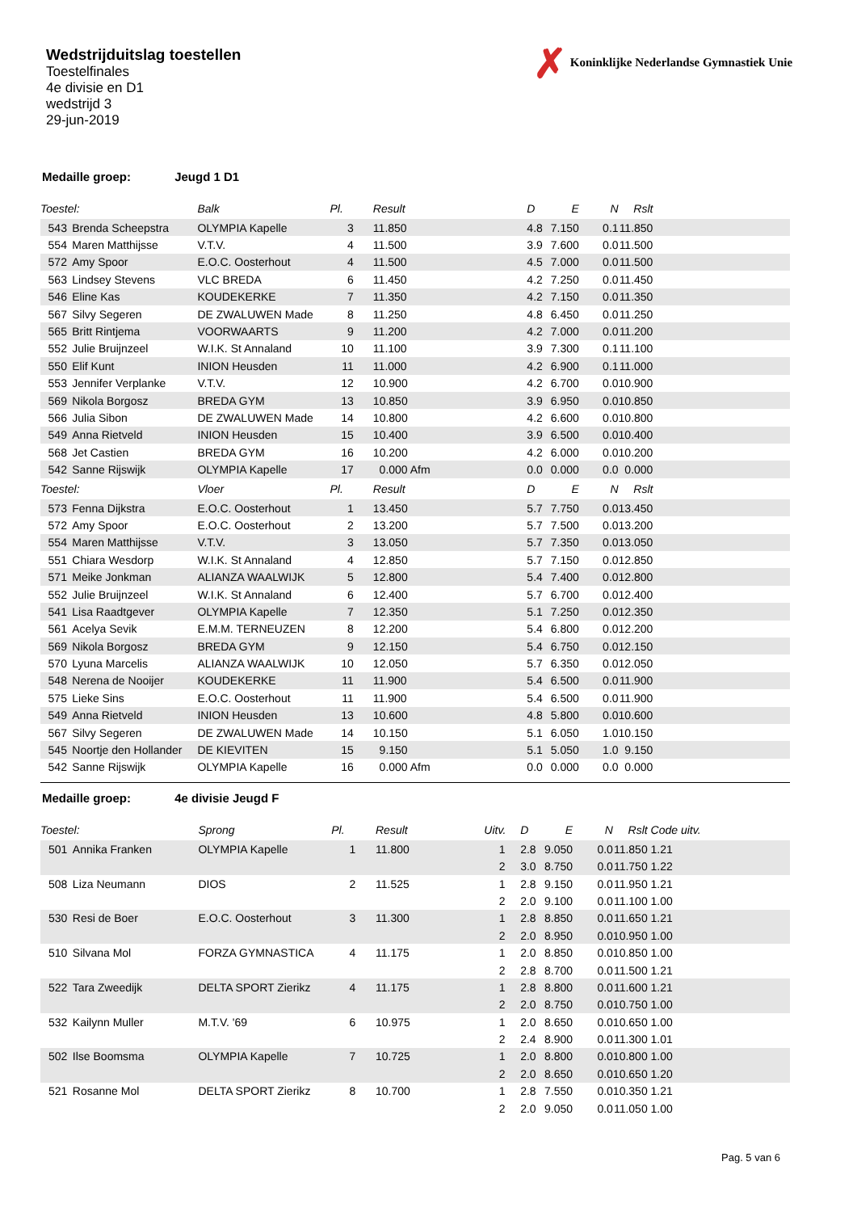Wedstrijduitslag toestellen
Toestelfinales
4e divisie en D1
wedstrijd 3
29-jun-2019
✗ Koninklijke Nederlandse Gymnastiek Unie
Medaille groep: Jeugd 1 D1
| Toestel: | | | Balk | Pl. | | Result | | | D | E | N | Rslt | |
| --- | --- | --- | --- | --- | --- | --- | --- | --- | --- | --- | --- | --- | --- |
| | 543 | Brenda Scheepstra | OLYMPIA Kapelle | 3 | | 11.850 | | | 4.8 | 7.150 | 0.1 | 11.850 | |
| | 554 | Maren Matthijsse | V.T.V. | 4 | | 11.500 | | | 3.9 | 7.600 | 0.0 | 11.500 | |
| | 572 | Amy Spoor | E.O.C. Oosterhout | 4 | | 11.500 | | | 4.5 | 7.000 | 0.0 | 11.500 | |
| | 563 | Lindsey Stevens | VLC BREDA | 6 | | 11.450 | | | 4.2 | 7.250 | 0.0 | 11.450 | |
| | 546 | Eline Kas | KOUDEKERKE | 7 | | 11.350 | | | 4.2 | 7.150 | 0.0 | 11.350 | |
| | 567 | Silvy Segeren | DE ZWALUWEN Made | 8 | | 11.250 | | | 4.8 | 6.450 | 0.0 | 11.250 | |
| | 565 | Britt Rintjema | VOORWAARTS | 9 | | 11.200 | | | 4.2 | 7.000 | 0.0 | 11.200 | |
| | 552 | Julie Bruijnzeel | W.I.K. St Annaland | 10 | | 11.100 | | | 3.9 | 7.300 | 0.1 | 11.100 | |
| | 550 | Elif Kunt | INION Heusden | 11 | | 11.000 | | | 4.2 | 6.900 | 0.1 | 11.000 | |
| | 553 | Jennifer Verplanke | V.T.V. | 12 | | 10.900 | | | 4.2 | 6.700 | 0.0 | 10.900 | |
| | 569 | Nikola Borgosz | BREDA GYM | 13 | | 10.850 | | | 3.9 | 6.950 | 0.0 | 10.850 | |
| | 566 | Julia Sibon | DE ZWALUWEN Made | 14 | | 10.800 | | | 4.2 | 6.600 | 0.0 | 10.800 | |
| | 549 | Anna Rietveld | INION Heusden | 15 | | 10.400 | | | 3.9 | 6.500 | 0.0 | 10.400 | |
| | 568 | Jet Castien | BREDA GYM | 16 | | 10.200 | | | 4.2 | 6.000 | 0.0 | 10.200 | |
| | 542 | Sanne Rijswijk | OLYMPIA Kapelle | 17 | | 0.000 Afm | | | 0.0 | 0.000 | 0.0 | 0.000 | |
| Toestel: | | | Vloer | Pl. | | Result | | | D | E | N | Rslt | |
| | 573 | Fenna Dijkstra | E.O.C. Oosterhout | 1 | | 13.450 | | | 5.7 | 7.750 | 0.0 | 13.450 | |
| | 572 | Amy Spoor | E.O.C. Oosterhout | 2 | | 13.200 | | | 5.7 | 7.500 | 0.0 | 13.200 | |
| | 554 | Maren Matthijsse | V.T.V. | 3 | | 13.050 | | | 5.7 | 7.350 | 0.0 | 13.050 | |
| | 551 | Chiara Wesdorp | W.I.K. St Annaland | 4 | | 12.850 | | | 5.7 | 7.150 | 0.0 | 12.850 | |
| | 571 | Meike Jonkman | ALIANZA WAALWIJK | 5 | | 12.800 | | | 5.4 | 7.400 | 0.0 | 12.800 | |
| | 552 | Julie Bruijnzeel | W.I.K. St Annaland | 6 | | 12.400 | | | 5.7 | 6.700 | 0.0 | 12.400 | |
| | 541 | Lisa Raadtgever | OLYMPIA Kapelle | 7 | | 12.350 | | | 5.1 | 7.250 | 0.0 | 12.350 | |
| | 561 | Acelya Sevik | E.M.M. TERNEUZEN | 8 | | 12.200 | | | 5.4 | 6.800 | 0.0 | 12.200 | |
| | 569 | Nikola Borgosz | BREDA GYM | 9 | | 12.150 | | | 5.4 | 6.750 | 0.0 | 12.150 | |
| | 570 | Lyuna Marcelis | ALIANZA WAALWIJK | 10 | | 12.050 | | | 5.7 | 6.350 | 0.0 | 12.050 | |
| | 548 | Nerena de Nooijer | KOUDEKERKE | 11 | | 11.900 | | | 5.4 | 6.500 | 0.0 | 11.900 | |
| | 575 | Lieke Sins | E.O.C. Oosterhout | 11 | | 11.900 | | | 5.4 | 6.500 | 0.0 | 11.900 | |
| | 549 | Anna Rietveld | INION Heusden | 13 | | 10.600 | | | 4.8 | 5.800 | 0.0 | 10.600 | |
| | 567 | Silvy Segeren | DE ZWALUWEN Made | 14 | | 10.150 | | | 5.1 | 6.050 | 1.0 | 10.150 | |
| | 545 | Noortje den Hollander | DE KIEVITEN | 15 | | 9.150 | | | 5.1 | 5.050 | 1.0 | 9.150 | |
| | 542 | Sanne Rijswijk | OLYMPIA Kapelle | 16 | | 0.000 Afm | | | 0.0 | 0.000 | 0.0 | 0.000 | |
Medaille groep: 4e divisie Jeugd F
| Toestel: | | | Sprong | Pl. | | Result | | Uitv. | D | E | N | Rslt | Code uitv. |
| --- | --- | --- | --- | --- | --- | --- | --- | --- | --- | --- | --- | --- | --- |
| | 501 | Annika Franken | OLYMPIA Kapelle | 1 | | 11.800 | | 1 | 2.8 | 9.050 | 0.0 | 11.850 | 1.21 |
| | | | | | | | | 2 | 3.0 | 8.750 | 0.0 | 11.750 | 1.22 |
| | 508 | Liza Neumann | DIOS | 2 | | 11.525 | | 1 | 2.8 | 9.150 | 0.0 | 11.950 | 1.21 |
| | | | | | | | | 2 | 2.0 | 9.100 | 0.0 | 11.100 | 1.00 |
| | 530 | Resi de Boer | E.O.C. Oosterhout | 3 | | 11.300 | | 1 | 2.8 | 8.850 | 0.0 | 11.650 | 1.21 |
| | | | | | | | | 2 | 2.0 | 8.950 | 0.0 | 10.950 | 1.00 |
| | 510 | Silvana Mol | FORZA GYMNASTICA | 4 | | 11.175 | | 1 | 2.0 | 8.850 | 0.0 | 10.850 | 1.00 |
| | | | | | | | | 2 | 2.8 | 8.700 | 0.0 | 11.500 | 1.21 |
| | 522 | Tara Zweedijk | DELTA SPORT Zierikz | 4 | | 11.175 | | 1 | 2.8 | 8.800 | 0.0 | 11.600 | 1.21 |
| | | | | | | | | 2 | 2.0 | 8.750 | 0.0 | 10.750 | 1.00 |
| | 532 | Kailynn Muller | M.T.V. '69 | 6 | | 10.975 | | 1 | 2.0 | 8.650 | 0.0 | 10.650 | 1.00 |
| | | | | | | | | 2 | 2.4 | 8.900 | 0.0 | 11.300 | 1.01 |
| | 502 | Ilse Boomsma | OLYMPIA Kapelle | 7 | | 10.725 | | 1 | 2.0 | 8.800 | 0.0 | 10.800 | 1.00 |
| | | | | | | | | 2 | 2.0 | 8.650 | 0.0 | 10.650 | 1.20 |
| | 521 | Rosanne Mol | DELTA SPORT Zierikz | 8 | | 10.700 | | 1 | 2.8 | 7.550 | 0.0 | 10.350 | 1.21 |
| | | | | | | | | 2 | 2.0 | 9.050 | 0.0 | 11.050 | 1.00 |
Pag. 5 van 6